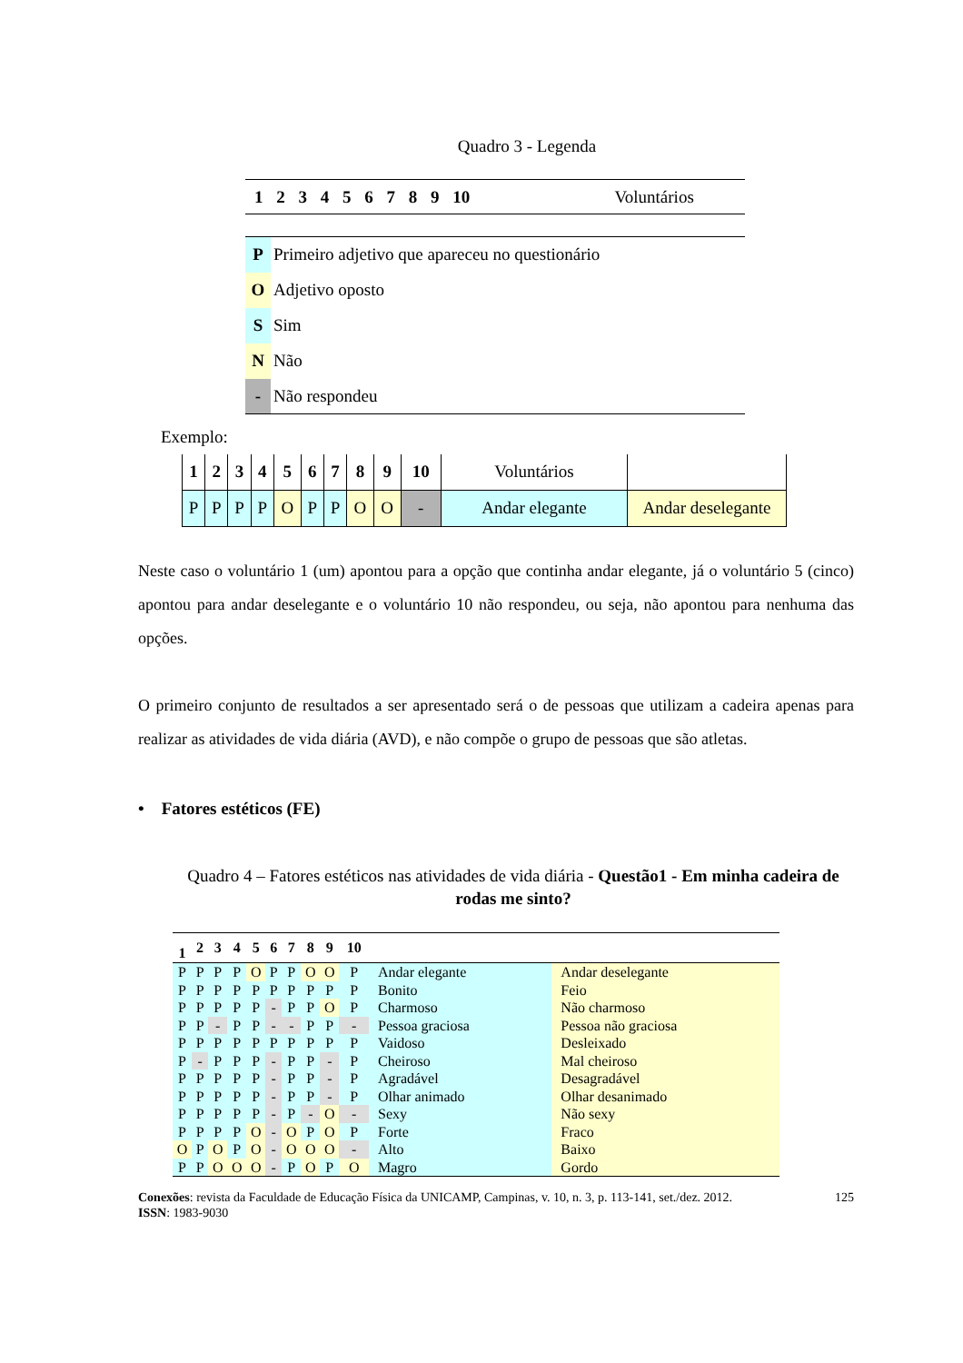Quadro 3 - Legenda
| 1 2 3 4 5 6 7 8 9 10 | Voluntários |
| P | Primeiro adjetivo que apareceu no questionário |
| O | Adjetivo oposto |
| S | Sim |
| N | Não |
| - | Não respondeu |
Exemplo:
| 1 | 2 | 3 | 4 | 5 | 6 | 7 | 8 | 9 | 10 | Voluntários | |
| P | P | P | P | O | P | P | O | O | - | Andar elegante | Andar deselegante |
Neste caso o voluntário 1 (um) apontou para a opção que continha andar elegante, já o voluntário 5 (cinco) apontou para andar deselegante e o voluntário 10 não respondeu, ou seja, não apontou para nenhuma das opções.
O primeiro conjunto de resultados a ser apresentado será o de pessoas que utilizam a cadeira apenas para realizar as atividades de vida diária (AVD), e não compõe o grupo de pessoas que são atletas.
• Fatores estéticos (FE)
Quadro 4 – Fatores estéticos nas atividades de vida diária - Questão1 - Em minha cadeira de rodas me sinto?
| 1 | 2 | 3 | 4 | 5 | 6 | 7 | 8 | 9 | 10 | | |
| --- | --- | --- | --- | --- | --- | --- | --- | --- | --- | --- | --- |
| P | P | P | P | O | P | P | O | O | P | Andar elegante | Andar deselegante |
| P | P | P | P | P | P | P | P | P | P | Bonito | Feio |
| P | P | P | P | P | - | P | P | O | P | Charmoso | Não charmoso |
| P | P | - | P | P | - | - | P | P | - | Pessoa graciosa | Pessoa não graciosa |
| P | P | P | P | P | P | P | P | P | P | Vaidoso | Desleixado |
| P | - | P | P | P | - | P | P | - | P | Cheiroso | Mal cheiroso |
| P | P | P | P | P | - | P | P | - | P | Agradável | Desagradável |
| P | P | P | P | P | - | P | P | - | P | Olhar animado | Olhar desanimado |
| P | P | P | P | P | - | P | - | O | - | Sexy | Não sexy |
| P | P | P | P | O | - | O | P | O | P | Forte | Fraco |
| O | P | O | P | O | - | O | O | O | - | Alto | Baixo |
| P | P | O | O | O | - | P | O | P | O | Magro | Gordo |
Conexões: revista da Faculdade de Educação Física da UNICAMP, Campinas, v. 10, n. 3, p. 113-141, set./dez. 2012. 125
ISSN: 1983-9030